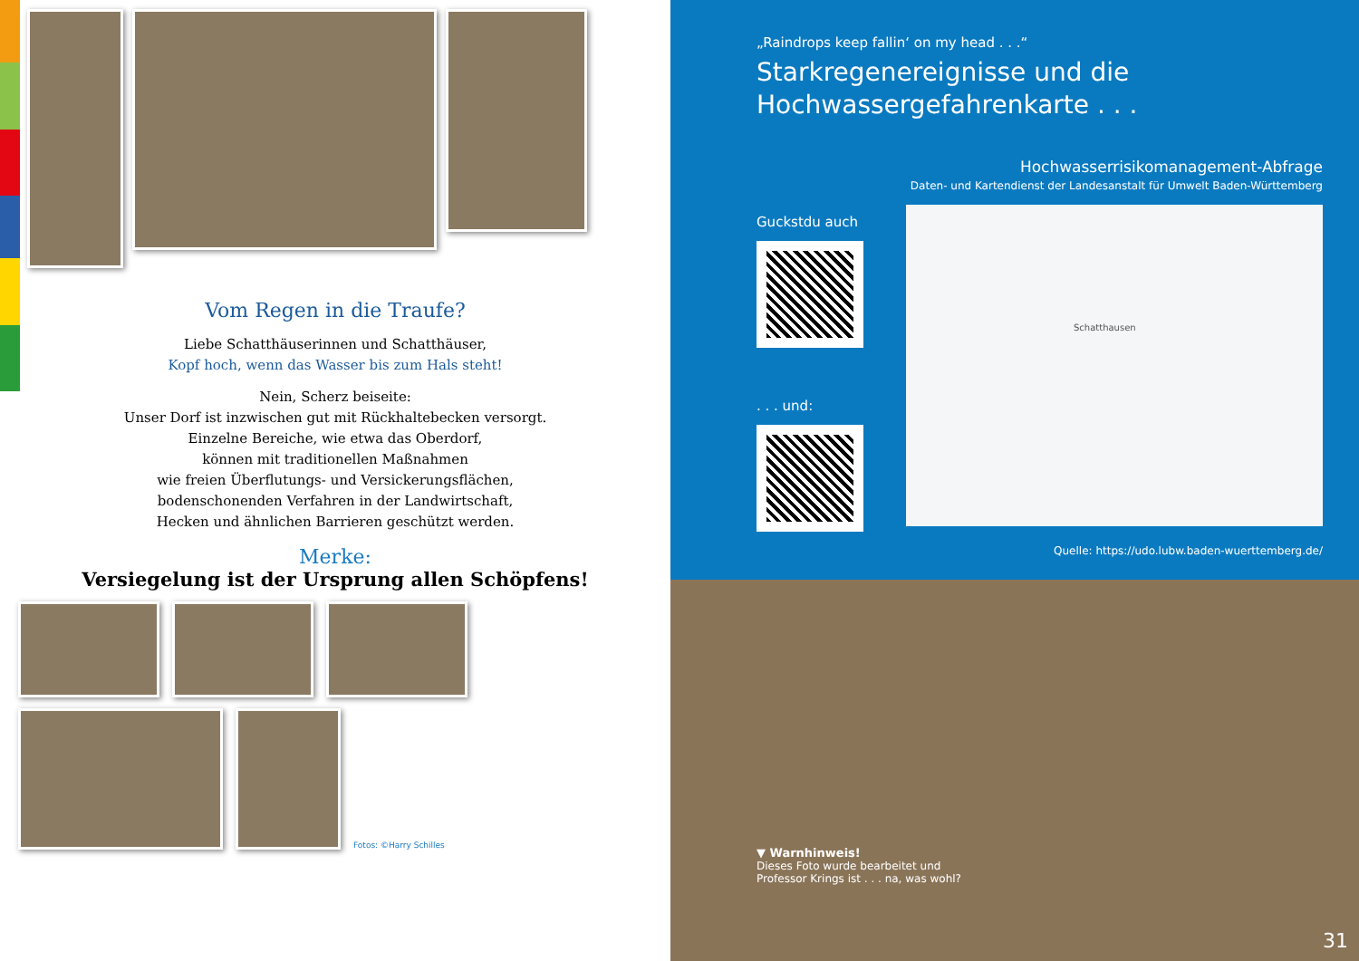Vom Regen in die Traufe?
Liebe Schatthäuserinnen und Schatthäuser,
Kopf hoch, wenn das Wasser bis zum Hals steht!
Nein, Scherz beiseite:
Unser Dorf ist inzwischen gut mit Rückhaltebecken versorgt.
Einzelne Bereiche, wie etwa das Oberdorf,
können mit traditionellen Maßnahmen
wie freien Überflutungs- und Versickerungsflächen,
bodenschonenden Verfahren in der Landwirtschaft,
Hecken und ähnlichen Barrieren geschützt werden.
Merke:
Versiegelung ist der Ursprung allen Schöpfens!
Fotos: ©Harry Schilles
„Raindrops keep fallin‘ on my head . . .“
Starkregenereignisse und die
Hochwassergefahrenkarte . . .
Hochwasserrisikomanagement-Abfrage
Daten- und Kartendienst der Landesanstalt für Umwelt Baden-Württemberg
Guckstdu auch
. . . und:
Schatthausen
Quelle: https://udo.lubw.baden-wuerttemberg.de/
▼ Warnhinweis!
Dieses Foto wurde bearbeitet und
Professor Krings ist . . . na, was wohl?
31